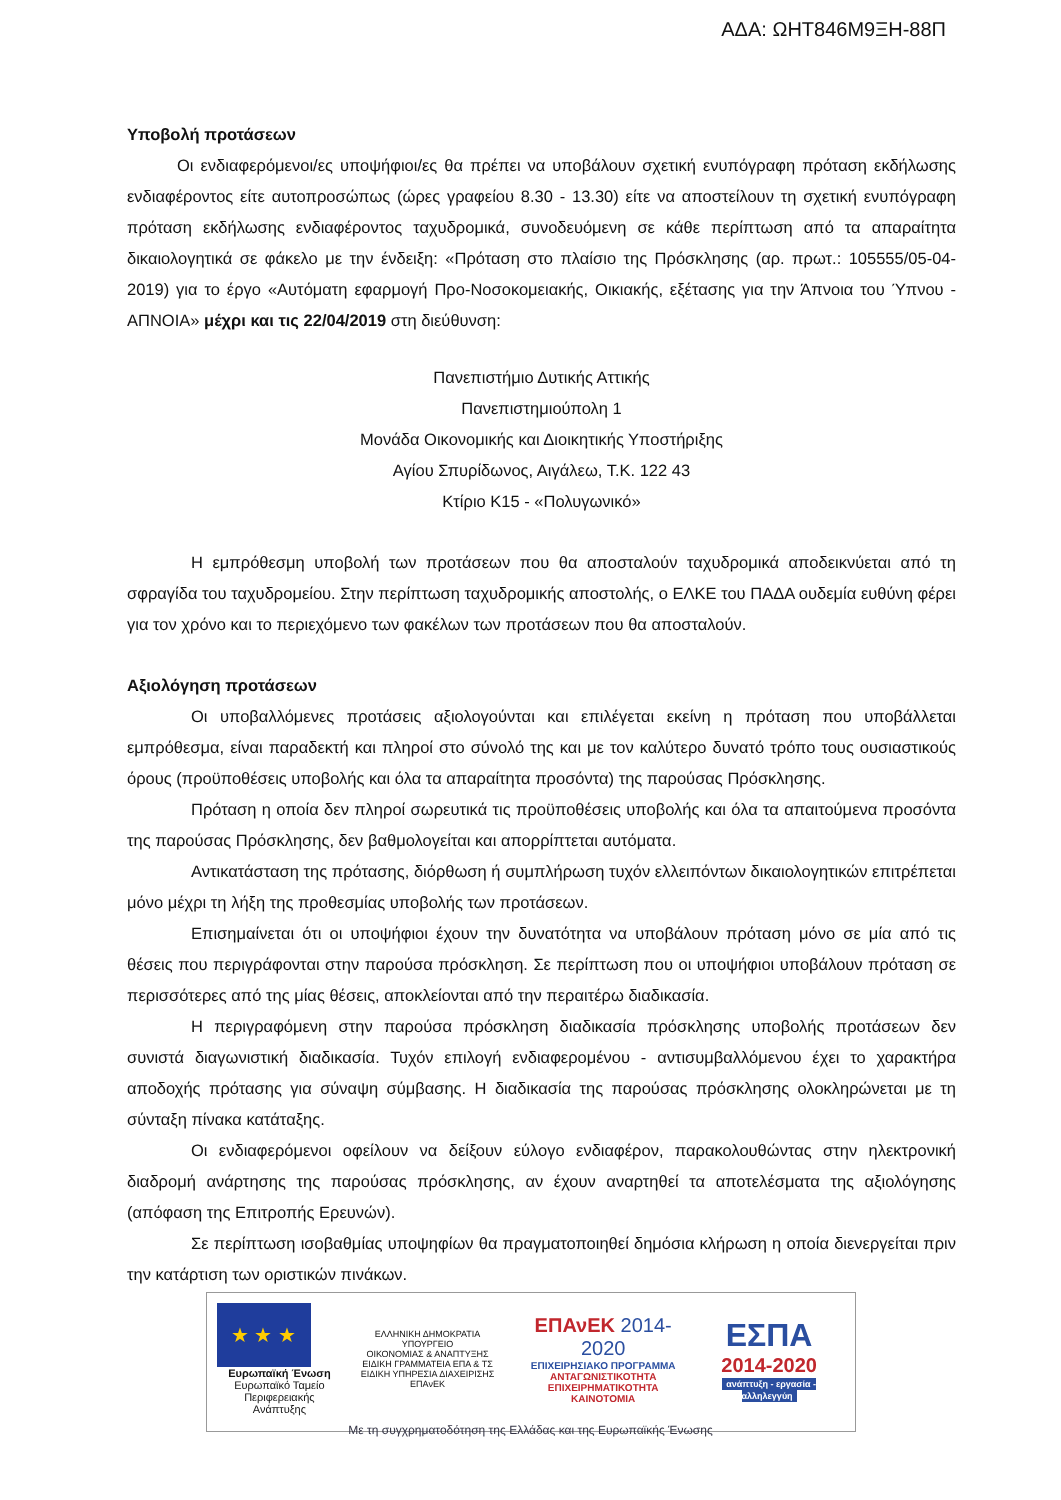ΑΔΑ: ΩΗΤ846Μ9ΞΗ-88Π
Υποβολή προτάσεων
Οι ενδιαφερόμενοι/ες υποψήφιοι/ες θα πρέπει να υποβάλουν σχετική ενυπόγραφη πρόταση εκδήλωσης ενδιαφέροντος είτε αυτοπροσώπως (ώρες γραφείου 8.30 - 13.30) είτε να αποστείλουν τη σχετική ενυπόγραφη πρόταση εκδήλωσης ενδιαφέροντος ταχυδρομικά, συνοδευόμενη σε κάθε περίπτωση από τα απαραίτητα δικαιολογητικά σε φάκελο με την ένδειξη: «Πρόταση στο πλαίσιο της Πρόσκλησης (αρ. πρωτ.: 105555/05-04-2019) για το έργο «Αυτόματη εφαρμογή Προ-Νοσοκομειακής, Οικιακής, εξέτασης για την Άπνοια του Ύπνου - ΑΠΝΟΙΑ» μέχρι και τις 22/04/2019 στη διεύθυνση:
Πανεπιστήμιο Δυτικής Αττικής
Πανεπιστημιούπολη 1
Μονάδα Οικονομικής και Διοικητικής Υποστήριξης
Αγίου Σπυρίδωνος, Αιγάλεω, Τ.Κ. 122 43
Κτίριο Κ15 - «Πολυγωνικό»
Η εμπρόθεσμη υποβολή των προτάσεων που θα αποσταλούν ταχυδρομικά αποδεικνύεται από τη σφραγίδα του ταχυδρομείου. Στην περίπτωση ταχυδρομικής αποστολής, ο ΕΛΚΕ του ΠΑΔΑ ουδεμία ευθύνη φέρει για τον χρόνο και το περιεχόμενο των φακέλων των προτάσεων που θα αποσταλούν.
Αξιολόγηση προτάσεων
Οι υποβαλλόμενες προτάσεις αξιολογούνται και επιλέγεται εκείνη η πρόταση που υποβάλλεται εμπρόθεσμα, είναι παραδεκτή και πληροί στο σύνολό της και με τον καλύτερο δυνατό τρόπο τους ουσιαστικούς όρους (προϋποθέσεις υποβολής και όλα τα απαραίτητα προσόντα) της παρούσας Πρόσκλησης.
Πρόταση η οποία δεν πληροί σωρευτικά τις προϋποθέσεις υποβολής και όλα τα απαιτούμενα προσόντα της παρούσας Πρόσκλησης, δεν βαθμολογείται και απορρίπτεται αυτόματα.
Αντικατάσταση της πρότασης, διόρθωση ή συμπλήρωση τυχόν ελλειπόντων δικαιολογητικών επιτρέπεται μόνο μέχρι τη λήξη της προθεσμίας υποβολής των προτάσεων.
Επισημαίνεται ότι οι υποψήφιοι έχουν την δυνατότητα να υποβάλουν πρόταση μόνο σε μία από τις θέσεις που περιγράφονται στην παρούσα πρόσκληση. Σε περίπτωση που οι υποψήφιοι υποβάλουν πρόταση σε περισσότερες από της μίας θέσεις, αποκλείονται από την περαιτέρω διαδικασία.
Η περιγραφόμενη στην παρούσα πρόσκληση διαδικασία πρόσκλησης υποβολής προτάσεων δεν συνιστά διαγωνιστική διαδικασία. Τυχόν επιλογή ενδιαφερομένου - αντισυμβαλλόμενου έχει το χαρακτήρα αποδοχής πρότασης για σύναψη σύμβασης. Η διαδικασία της παρούσας πρόσκλησης ολοκληρώνεται με τη σύνταξη πίνακα κατάταξης.
Οι ενδιαφερόμενοι οφείλουν να δείξουν εύλογο ενδιαφέρον, παρακολουθώντας στην ηλεκτρονική διαδρομή ανάρτησης της παρούσας πρόσκλησης, αν έχουν αναρτηθεί τα αποτελέσματα της αξιολόγησης (απόφαση της Επιτροπής Ερευνών).
Σε περίπτωση ισοβαθμίας υποψηφίων θα πραγματοποιηθεί δημόσια κλήρωση η οποία διενεργείται πριν την κατάρτιση των οριστικών πινάκων.
★ ★ ★
Ευρωπαϊκή Ένωση
Ευρωπαϊκό Ταμείο
Περιφερειακής Ανάπτυξης
ΕΛΛΗΝΙΚΗ ΔΗΜΟΚΡΑΤΙΑ
ΥΠΟΥΡΓΕΙΟ
ΟΙΚΟΝΟΜΙΑΣ & ΑΝΑΠΤΥΞΗΣ
ΕΙΔΙΚΗ ΓΡΑΜΜΑΤΕΙΑ ΕΠΑ & ΤΣ
ΕΙΔΙΚΗ ΥΠΗΡΕΣΙΑ ΔΙΑΧΕΙΡΙΣΗΣ ΕΠΑνΕΚ
ΕΠΑνΕΚ 2014-2020
ΕΠΙΧΕΙΡΗΣΙΑΚΟ ΠΡΟΓΡΑΜΜΑ
ΑΝΤΑΓΩΝΙΣΤΙΚΟΤΗΤΑ
ΕΠΙΧΕΙΡΗΜΑΤΙΚΟΤΗΤΑ
ΚΑΙΝΟΤΟΜΙΑ
ΕΣΠΑ
2014-2020
ανάπτυξη - εργασία - αλληλεγγύη
Με τη συγχρηματοδότηση της Ελλάδας και της Ευρωπαϊκής Ένωσης